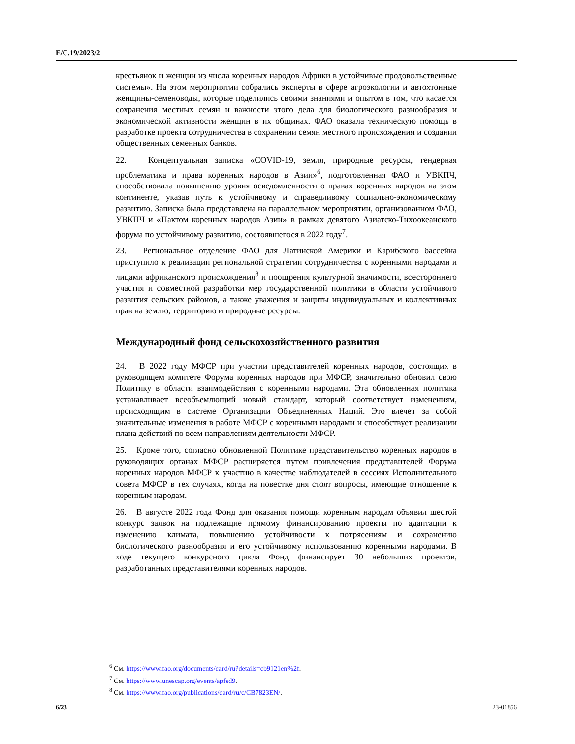E/C.19/2023/2
крестьянок и женщин из числа коренных народов Африки в устойчивые продовольственные системы». На этом мероприятии собрались эксперты в сфере агроэкологии и автохтонные женщины-семеноводы, которые поделились своими знаниями и опытом в том, что касается сохранения местных семян и важности этого дела для биологического разнообразия и экономической активности женщин в их общинах. ФАО оказала техническую помощь в разработке проекта сотрудничества в сохранении семян местного происхождения и создании общественных семенных банков.
22. Концептуальная записка «COVID-19, земля, природные ресурсы, гендерная проблематика и права коренных народов в Азии»<sup>6</sup>, подготовленная ФАО и УВКПЧ, способствовала повышению уровня осведомленности о правах коренных народов на этом континенте, указав путь к устойчивому и справедливому социально-экономическому развитию. Записка была представлена на параллельном мероприятии, организованном ФАО, УВКПЧ и «Пактом коренных народов Азии» в рамках девятого Азиатско-Тихоокеанского форума по устойчивому развитию, состоявшегося в 2022 году<sup>7</sup>.
23. Региональное отделение ФАО для Латинской Америки и Карибского бассейна приступило к реализации региональной стратегии сотрудничества с коренными народами и лицами африканского происхождения<sup>8</sup> и поощрения культурной значимости, всестороннего участия и совместной разработки мер государственной политики в области устойчивого развития сельских районов, а также уважения и защиты индивидуальных и коллективных прав на землю, территорию и природные ресурсы.
Международный фонд сельскохозяйственного развития
24. В 2022 году МФСР при участии представителей коренных народов, состоящих в руководящем комитете Форума коренных народов при МФСР, значительно обновил свою Политику в области взаимодействия с коренными народами. Эта обновленная политика устанавливает всеобъемлющий новый стандарт, который соответствует изменениям, происходящим в системе Организации Объединенных Наций. Это влечет за собой значительные изменения в работе МФСР с коренными народами и способствует реализации плана действий по всем направлениям деятельности МФСР.
25. Кроме того, согласно обновленной Политике представительство коренных народов в руководящих органах МФСР расширяется путем привлечения представителей Форума коренных народов МФСР к участию в качестве наблюдателей в сессиях Исполнительного совета МФСР в тех случаях, когда на повестке дня стоят вопросы, имеющие отношение к коренным народам.
26. В августе 2022 года Фонд для оказания помощи коренным народам объявил шестой конкурс заявок на подлежащие прямому финансированию проекты по адаптации к изменению климата, повышению устойчивости к потрясениям и сохранению биологического разнообразия и его устойчивому использованию коренными народами. В ходе текущего конкурсного цикла Фонд финансирует 30 небольших проектов, разработанных представителями коренных народов.
<sup>6</sup> См. https://www.fao.org/documents/card/ru?details=cb9121en%2f.
<sup>7</sup> См. https://www.unescap.org/events/apfsd9.
<sup>8</sup> См. https://www.fao.org/publications/card/ru/c/CB7823EN/.
6/23 23-01856